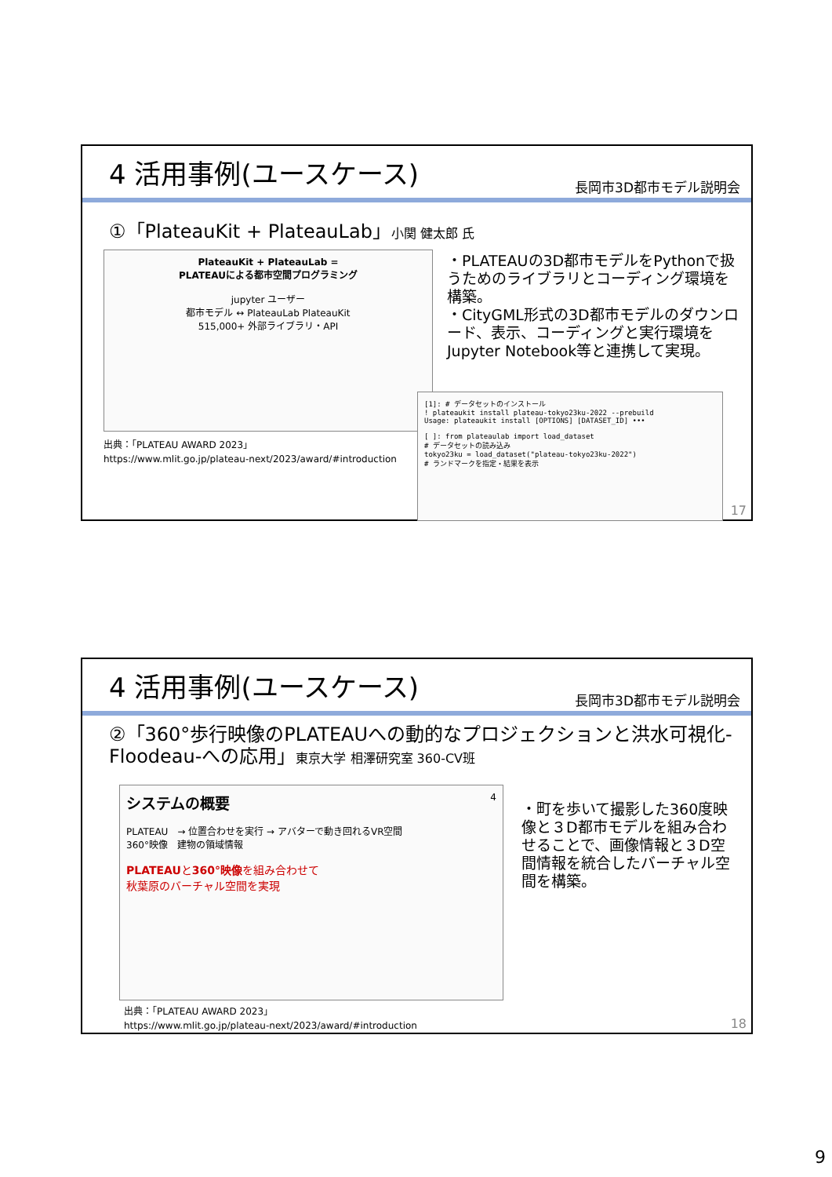4 活用事例(ユースケース)
長岡市3D都市モデル説明会
①「PlateauKit + PlateauLab」小関 健太郎 氏
PlateauKit + PlateauLab =
PLATEAUによる都市空間プログラミング
jupyter ユーザー
都市モデル ↔ PlateauLab PlateauKit
515,000+ 外部ライブラリ・API
・PLATEAUの3D都市モデルをPythonで扱うためのライブラリとコーディング環境を構築。
・CityGML形式の3D都市モデルのダウンロード、表示、コーディングと実行環境をJupyter Notebook等と連携して実現。
[1]: # データセットのインストール
! plateaukit install plateau-tokyo23ku-2022 --prebuild
Usage: plateaukit install [OPTIONS] [DATASET_ID] •••
[ ]: from plateaulab import load_dataset
# データセットの読み込み
tokyo23ku = load_dataset("plateau-tokyo23ku-2022")
# ランドマークを指定・結果を表示
出典：「PLATEAU AWARD 2023」
https://www.mlit.go.jp/plateau-next/2023/award/#introduction
17
4 活用事例(ユースケース)
長岡市3D都市モデル説明会
②「360°歩行映像のPLATEAUへの動的なプロジェクションと洪水可視化-Floodeau-への応用」東京大学 相澤研究室 360-CV班
システムの概要 4
PLATEAU　→ 位置合わせを実行 → アバターで動き回れるVR空間
360°映像　建物の領域情報
PLATEAUと360°映像を組み合わせて
秋葉原のバーチャル空間を実現
・町を歩いて撮影した360度映像と３D都市モデルを組み合わせることで、画像情報と３D空間情報を統合したバーチャル空間を構築。
出典：「PLATEAU AWARD 2023」
https://www.mlit.go.jp/plateau-next/2023/award/#introduction
18
9